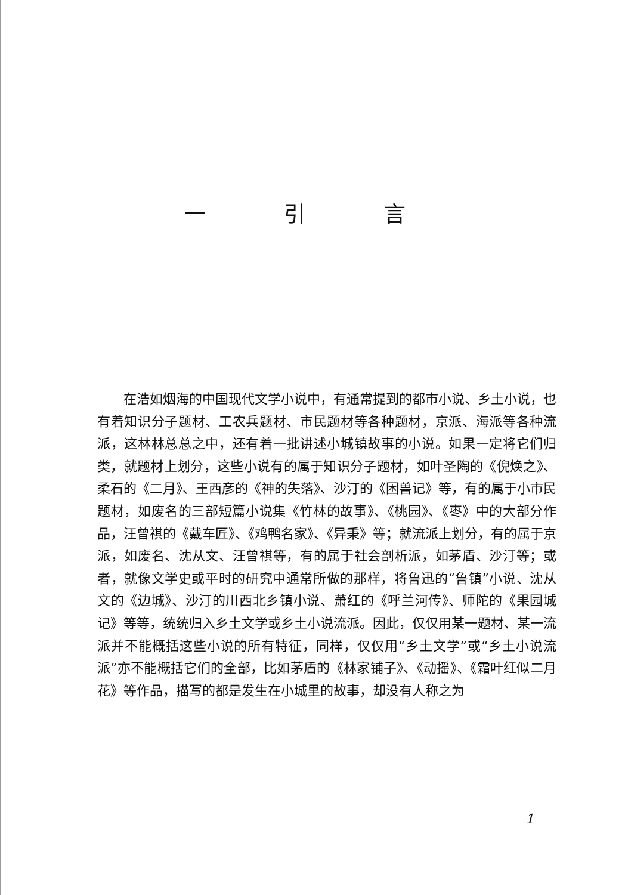一 引 言
在浩如烟海的中国现代文学小说中，有通常提到的都市小说、乡土小说，也有着知识分子题材、工农兵题材、市民题材等各种题材，京派、海派等各种流派，这林林总总之中，还有着一批讲述小城镇故事的小说。如果一定将它们归类，就题材上划分，这些小说有的属于知识分子题材，如叶圣陶的《倪焕之》、柔石的《二月》、王西彦的《神的失落》、沙汀的《困兽记》等，有的属于小市民题材，如废名的三部短篇小说集《竹林的故事》、《桃园》、《枣》中的大部分作品，汪曾祺的《戴车匠》、《鸡鸭名家》、《异秉》等；就流派上划分，有的属于京派，如废名、沈从文、汪曾祺等，有的属于社会剖析派，如茅盾、沙汀等；或者，就像文学史或平时的研究中通常所做的那样，将鲁迅的“鲁镇”小说、沈从文的《边城》、沙汀的川西北乡镇小说、萧红的《呼兰河传》、师陀的《果园城记》等等，统统归入乡土文学或乡土小说流派。因此，仅仅用某一题材、某一流派并不能概括这些小说的所有特征，同样，仅仅用“乡土文学”或“乡土小说流派”亦不能概括它们的全部，比如茅盾的《林家铺子》、《动摇》、《霜叶红似二月花》等作品，描写的都是发生在小城里的故事，却没有人称之为
1